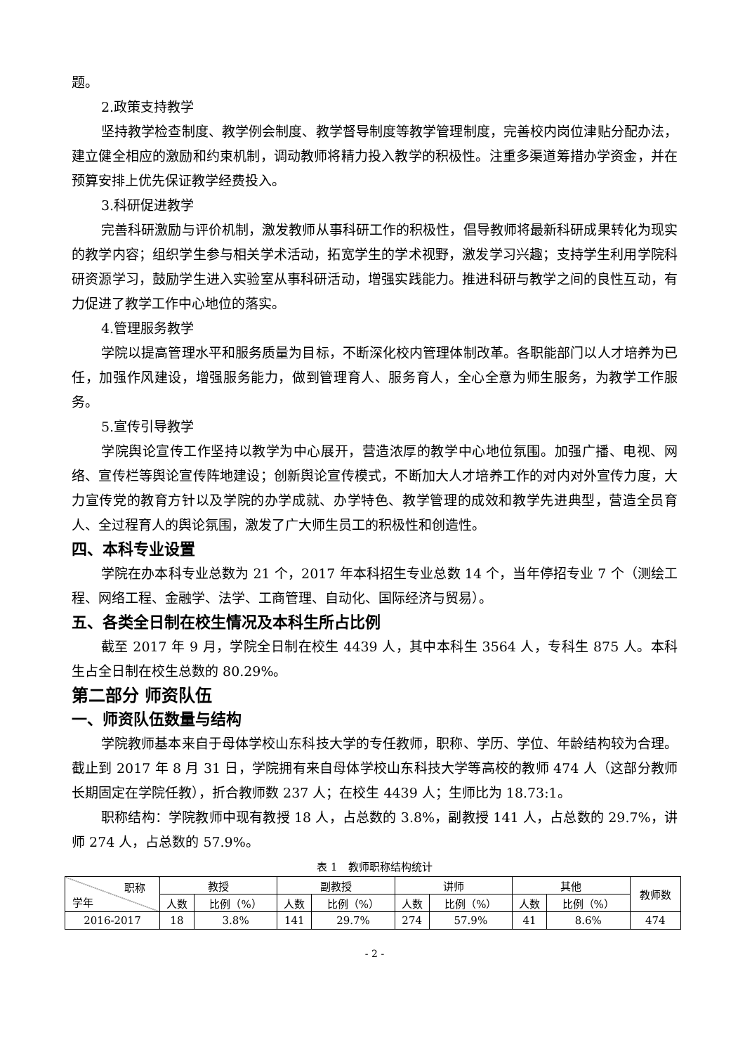题。
2.政策支持教学
坚持教学检查制度、教学例会制度、教学督导制度等教学管理制度，完善校内岗位津贴分配办法，建立健全相应的激励和约束机制，调动教师将精力投入教学的积极性。注重多渠道筹措办学资金，并在预算安排上优先保证教学经费投入。
3.科研促进教学
完善科研激励与评价机制，激发教师从事科研工作的积极性，倡导教师将最新科研成果转化为现实的教学内容；组织学生参与相关学术活动，拓宽学生的学术视野，激发学习兴趣；支持学生利用学院科研资源学习，鼓励学生进入实验室从事科研活动，增强实践能力。推进科研与教学之间的良性互动，有力促进了教学工作中心地位的落实。
4.管理服务教学
学院以提高管理水平和服务质量为目标，不断深化校内管理体制改革。各职能部门以人才培养为已任，加强作风建设，增强服务能力，做到管理育人、服务育人，全心全意为师生服务，为教学工作服务。
5.宣传引导教学
学院舆论宣传工作坚持以教学为中心展开，营造浓厚的教学中心地位氛围。加强广播、电视、网络、宣传栏等舆论宣传阵地建设；创新舆论宣传模式，不断加大人才培养工作的对内对外宣传力度，大力宣传党的教育方针以及学院的办学成就、办学特色、教学管理的成效和教学先进典型，营造全员育人、全过程育人的舆论氛围，激发了广大师生员工的积极性和创造性。
四、本科专业设置
学院在办本科专业总数为 21 个，2017 年本科招生专业总数 14 个，当年停招专业 7 个（测绘工程、网络工程、金融学、法学、工商管理、自动化、国际经济与贸易）。
五、各类全日制在校生情况及本科生所占比例
截至 2017 年 9 月，学院全日制在校生 4439 人，其中本科生 3564 人，专科生 875 人。本科生占全日制在校生总数的 80.29%。
第二部分 师资队伍
一、师资队伍数量与结构
学院教师基本来自于母体学校山东科技大学的专任教师，职称、学历、学位、年龄结构较为合理。截止到 2017 年 8 月 31 日，学院拥有来自母体学校山东科技大学等高校的教师 474 人（这部分教师长期固定在学院任教），折合教师数 237 人；在校生 4439 人；生师比为 18.73:1。
职称结构：学院教师中现有教授 18 人，占总数的 3.8%，副教授 141 人，占总数的 29.7%，讲师 274 人，占总数的 57.9%。
表 1　教师职称结构统计
| 职称 学年 | 教授 | | 副教授 | | 讲师 | | 其他 | | 教师数 |
| --- | --- | --- | --- | --- | --- | --- | --- | --- | --- |
| | 人数 | 比例（%） | 人数 | 比例（%） | 人数 | 比例（%） | 人数 | 比例（%） | |
| 2016-2017 | 18 | 3.8% | 141 | 29.7% | 274 | 57.9% | 41 | 8.6% | 474 |
- 2 -